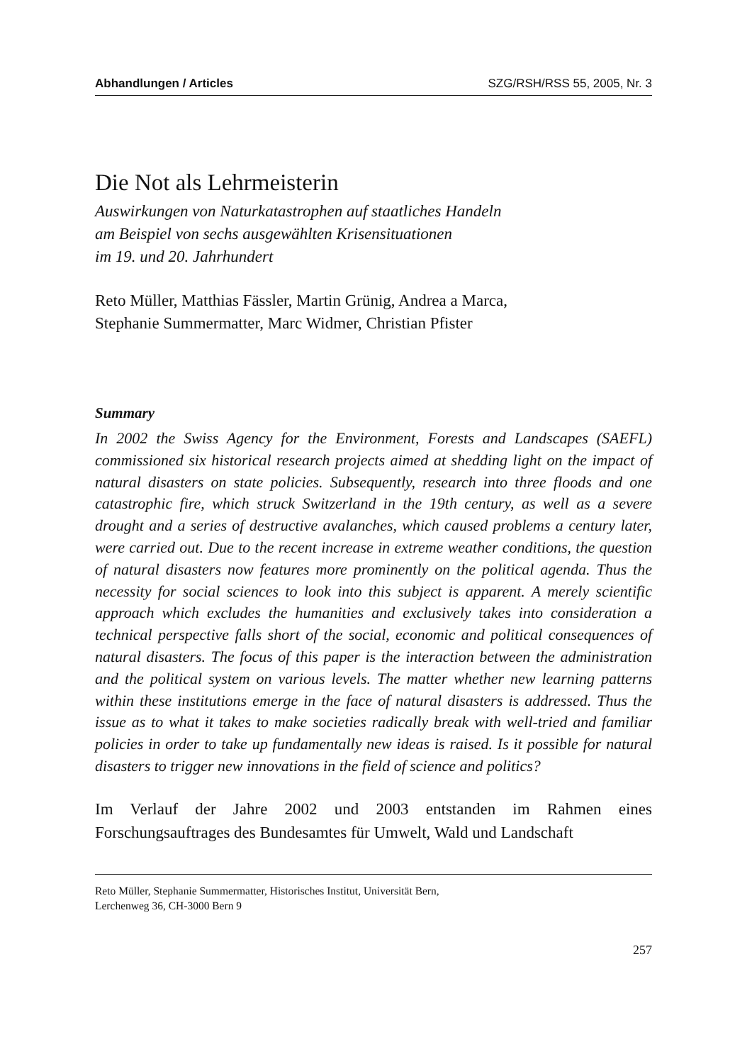Abhandlungen / Articles SZG/RSH/RSS 55, 2005, Nr. 3
Die Not als Lehrmeisterin
Auswirkungen von Naturkatastrophen auf staatliches Handeln
am Beispiel von sechs ausgewählten Krisensituationen
im 19. und 20. Jahrhundert
Reto Müller, Matthias Fässler, Martin Grünig, Andrea a Marca,
Stephanie Summermatter, Marc Widmer, Christian Pfister
Summary
In 2002 the Swiss Agency for the Environment, Forests and Landscapes (SAEFL) commissioned six historical research projects aimed at shedding light on the impact of natural disasters on state policies. Subsequently, research into three floods and one catastrophic fire, which struck Switzerland in the 19th century, as well as a severe drought and a series of destructive avalanches, which caused problems a century later, were carried out. Due to the recent increase in extreme weather conditions, the question of natural disasters now features more prominently on the political agenda. Thus the necessity for social sciences to look into this subject is apparent. A merely scientific approach which excludes the humanities and exclusively takes into consideration a technical perspective falls short of the social, economic and political consequences of natural disasters. The focus of this paper is the interaction between the administration and the political system on various levels. The matter whether new learning patterns within these institutions emerge in the face of natural disasters is addressed. Thus the issue as to what it takes to make societies radically break with well-tried and familiar policies in order to take up fundamentally new ideas is raised. Is it possible for natural disasters to trigger new innovations in the field of science and politics?
Im Verlauf der Jahre 2002 und 2003 entstanden im Rahmen eines Forschungsauftrages des Bundesamtes für Umwelt, Wald und Landschaft
Reto Müller, Stephanie Summermatter, Historisches Institut, Universität Bern,
Lerchenweg 36, CH-3000 Bern 9
257